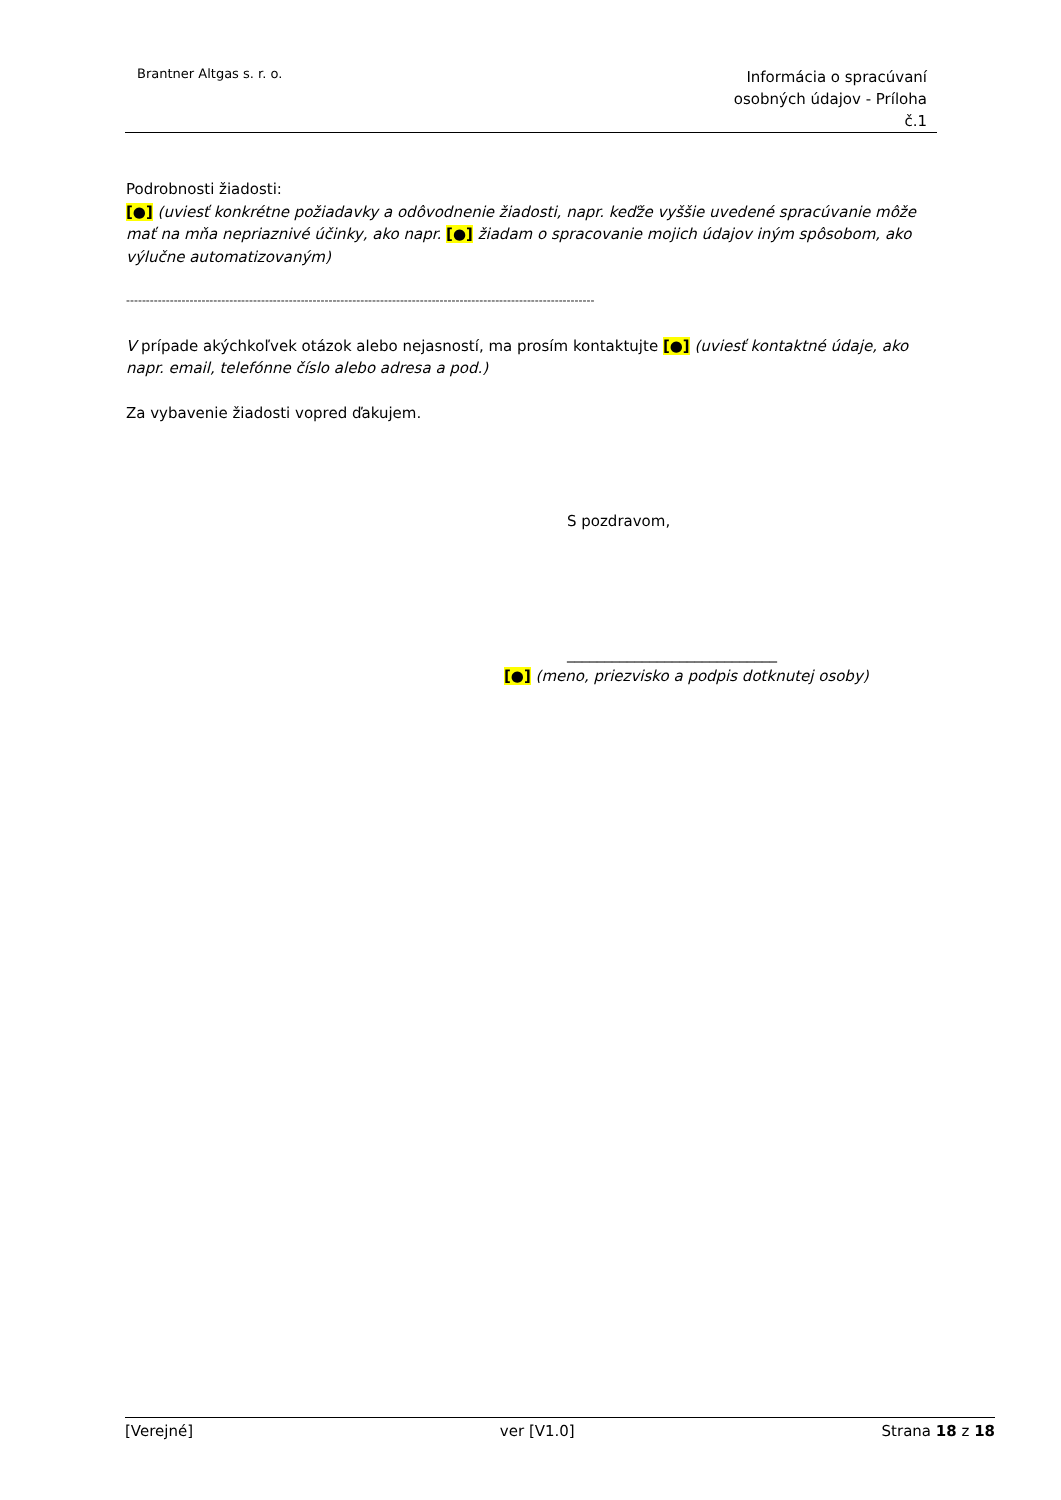Brantner Altgas s. r. o.
Informácia o spracúvaní
osobných údajov - Príloha
č.1
Podrobnosti žiadosti:
[●] (uviesť konkrétne požiadavky a odôvodnenie žiadosti, napr. keďže vyššie uvedené spracúvanie môže mať na mňa nepriaznivé účinky, ako napr. [●] žiadam o spracovanie mojich údajov iným spôsobom, ako výlučne automatizovaným)
----------------------------------------------------------------------------------------------------------------------
V prípade akýchkoľvek otázok alebo nejasností, ma prosím kontaktujte [●] (uviesť kontaktné údaje, ako napr. email, telefónne číslo alebo adresa a pod.)
Za vybavenie žiadosti vopred ďakujem.
S pozdravom,
____________________________
[●] (meno, priezvisko a podpis dotknutej osoby)
[Verejné] ver [V1.0] Strana 18 z 18